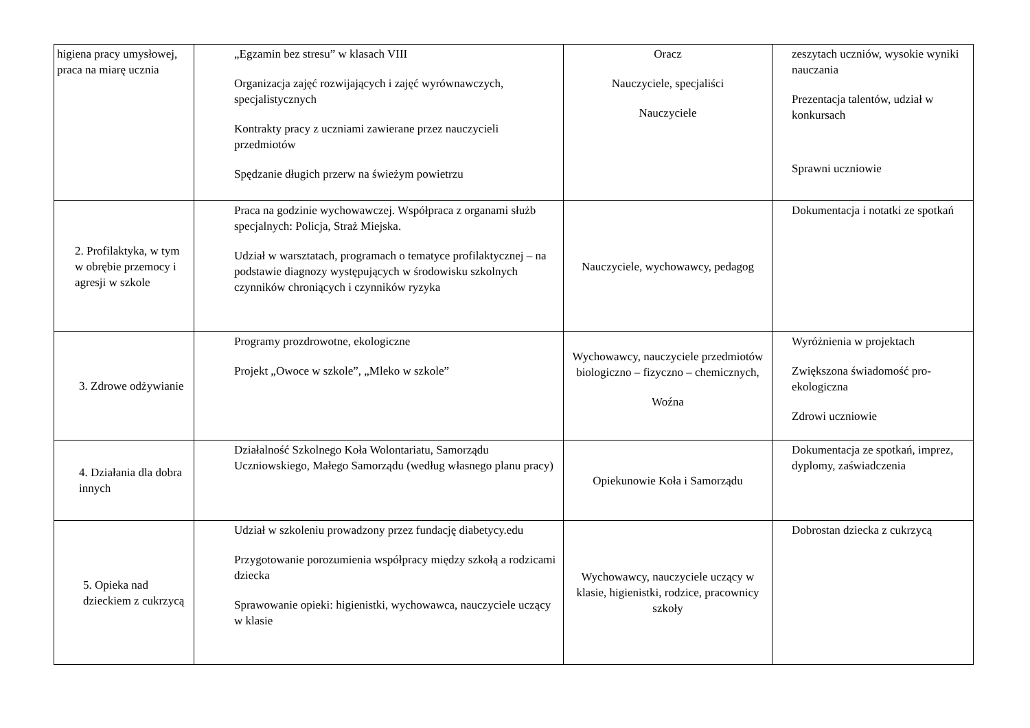| higiena pracy umysłowej, praca na miarę ucznia | „Egzamin bez stresu” w klasach VIII Organizacja zajęć rozwijających i zajęć wyrównawczych, specjalistycznych Kontrakty pracy z uczniami zawierane przez nauczycieli przedmiotów Spędzanie długich przerw na świeżym powietrzu | Oracz Nauczyciele, specjaliści Nauczyciele | zeszytach uczniów, wysokie wyniki nauczania Prezentacja talentów, udział w konkursach Sprawni uczniowie |
| 2. Profilaktyka, w tym w obrębie przemocy i agresji w szkole | Praca na godzinie wychowawczej. Współpraca z organami służb specjalnych: Policja, Straż Miejska. Udział w warsztatach, programach o tematyce profilaktycznej – na podstawie diagnozy występujących w środowisku szkolnych czynników chroniących i czynników ryzyka | Nauczyciele, wychowawcy, pedagog | Dokumentacja i notatki ze spotkań |
| 3. Zdrowe odżywianie | Programy prozdrowotne, ekologiczne Projekt „Owoce w szkole”, „Mleko w szkole” | Wychowawcy, nauczyciele przedmiotów biologiczno – fizyczno – chemicznych, Woźna | Wyróżnienia w projektach Zwiększona świadomość pro-ekologiczna Zdrowi uczniowie |
| 4. Działania dla dobra innych | Działalność Szkolnego Koła Wolontariatu, Samorządu Uczniowskiego, Małego Samorządu (według własnego planu pracy) | Opiekunowie Koła i Samorządu | Dokumentacja ze spotkań, imprez, dyplomy, zaświadczenia |
| 5. Opieka nad dzieckiem z cukrzycą | Udział w szkoleniu prowadzony przez fundację diabetycy.edu Przygotowanie porozumienia współpracy między szkołą a rodzicami dziecka Sprawowanie opieki: higienistki, wychowawca, nauczyciele uczący w klasie | Wychowawcy, nauczyciele uczący w klasie, higienistki, rodzice, pracownicy szkoły | Dobrostan dziecka z cukrzycą |